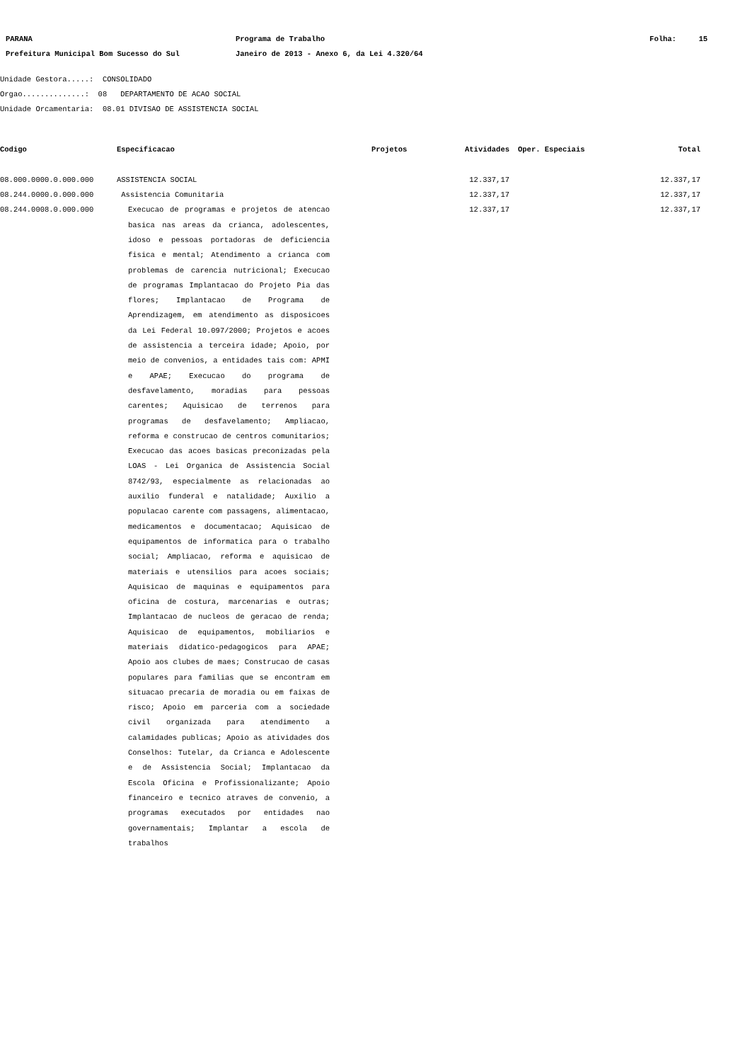| PARANA | Programa de Trabalho | Folha: 15 |
| Prefeitura Municipal Bom Sucesso do Sul | Janeiro de 2013 - Anexo 6, da Lei 4.320/64 | |
Unidade Gestora.....: CONSOLIDADO
Orgao..............: 08 DEPARTAMENTO DE ACAO SOCIAL
Unidade Orcamentaria: 08.01 DIVISAO DE ASSISTENCIA SOCIAL
| Codigo | Especificacao | Projetos | Atividades | Oper. Especiais | Total |
| --- | --- | --- | --- | --- | --- |
| 08.000.0000.0.000.000 | ASSISTENCIA SOCIAL | | 12.337,17 | | 12.337,17 |
| 08.244.0000.0.000.000 | Assistencia Comunitaria | | 12.337,17 | | 12.337,17 |
| 08.244.0008.0.000.000 | Execucao de programas e projetos de atencao basica nas areas da crianca, adolescentes, idoso e pessoas portadoras de deficiencia fisica e mental; Atendimento a crianca com problemas de carencia nutricional; Execucao de programas Implantacao do Projeto Pia das flores; Implantacao de Programa de Aprendizagem, em atendimento as disposicoes da Lei Federal 10.097/2000; Projetos e acoes de assistencia a terceira idade; Apoio, por meio de convenios, a entidades tais com: APMI e APAE; Execucao do programa de desfavelamento, moradias para pessoas carentes; Aquisicao de terrenos para programas de desfavelamento; Ampliacao, reforma e construcao de centros comunitarios; Execucao das acoes basicas preconizadas pela LOAS - Lei Organica de Assistencia Social 8742/93, especialmente as relacionadas ao auxilio funderal e natalidade; Auxilio a populacao carente com passagens, alimentacao, medicamentos e documentacao; Aquisicao de equipamentos de informatica para o trabalho social; Ampliacao, reforma e aquisicao de materiais e utensilios para acoes sociais; Aquisicao de maquinas e equipamentos para oficina de costura, marcenarias e outras; Implantacao de nucleos de geracao de renda; Aquisicao de equipamentos, mobiliarios e materiais didatico-pedagogicos para APAE; Apoio aos clubes de maes; Construcao de casas populares para familias que se encontram em situacao precaria de moradia ou em faixas de risco; Apoio em parceria com a sociedade civil organizada para atendimento a calamidades publicas; Apoio as atividades dos Conselhos: Tutelar, da Crianca e Adolescente e de Assistencia Social; Implantacao da Escola Oficina e Profissionalizante; Apoio financeiro e tecnico atraves de convenio, a programas executados por entidades nao governamentais; Implantar a escola de trabalhos | | 12.337,17 | | 12.337,17 |